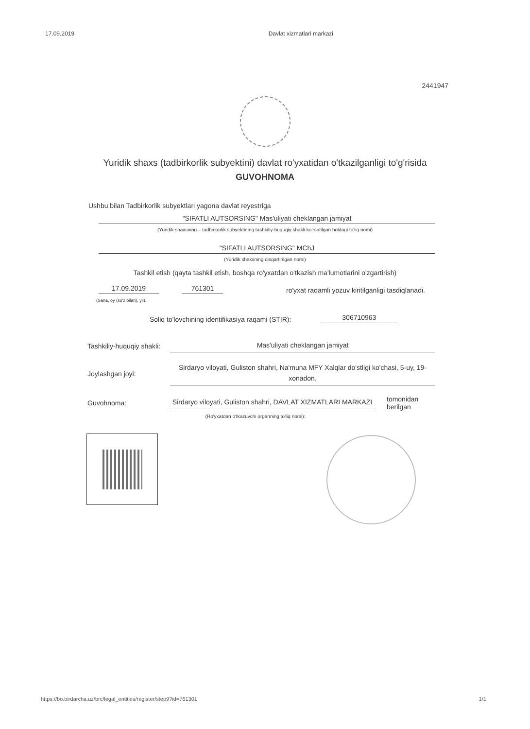17.09.2019 Davlat xizmatlari markazi
2441947
Yuridik shaxs (tadbirkorlik subyektini) davlat ro'yxatidan o'tkazilganligi to'g'risida
GUVOHNOMA
Ushbu bilan Tadbirkorlik subyektlari yagona davlat reyestriga
"SIFATLI AUTSORSING" Mas'uliyati cheklangan jamiyat
(Yuridik shaxsning – tadbirkorlik subyektining tashkiliy-huquqiy shakli ko'rsatilgan holdagi to'liq nomi)
"SIFATLI AUTSORSING" MChJ
(Yuridik shaxsning qisqartirilgan nomi)
Tashkil etish (qayta tashkil etish, boshqa ro'yxatdan o'tkazish ma'lumotlarini o'zgartirish)
17.09.2019 761301 ro'yxat raqamli yozuv kiritilganligi tasdiqlanadi.
(Sana, oy (so'z bilan), yil).
Soliq to'lovchining identifikasiya raqami (STIR): 306710963
Tashkiliy-huquqiy shakli:
Mas'uliyati cheklangan jamiyat
Joylashgan joyi:
Sirdaryo viloyati, Guliston shahri, Na'muna MFY Xalqlar do'stligi ko'chasi, 5-uy, 19-xonadon,
Guvohnoma:
Sirdaryo viloyati, Guliston shahri, DAVLAT XIZMATLARI MARKAZI
tomonidan berilgan
(Ro'yxatdan o'tkazuvchi organning to'liq nomi):
https://bo.birdarcha.uz/brc/legal_entities/register/step9?id=761301 1/1